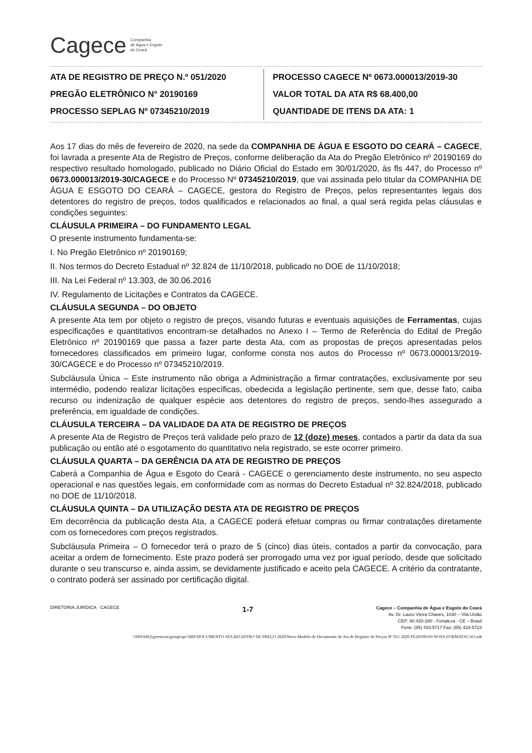Cagece Companhia
de Água e Esgoto
do Ceará
ATA DE REGISTRO DE PREÇO N.º 051/2020
PREGÃO ELETRÔNICO N° 20190169
PROCESSO SEPLAG Nº 07345210/2019
PROCESSO CAGECE Nº 0673.000013/2019-30
VALOR TOTAL DA ATA R$ 68.400,00
QUANTIDADE DE ITENS DA ATA: 1
Aos 17 dias do mês de fevereiro de 2020, na sede da COMPANHIA DE ÁGUA E ESGOTO DO CEARÁ – CAGECE, foi lavrada a presente Ata de Registro de Preços, conforme deliberação da Ata do Pregão Eletrônico nº 20190169 do respectivo resultado homologado, publicado no Diário Oficial do Estado em 30/01/2020, às fls 447, do Processo nº 0673.000013/2019-30/CAGECE e do Processo Nº 07345210/2019, que vai assinada pelo titular da COMPANHIA DE ÁGUA E ESGOTO DO CEARÁ – CAGECE, gestora do Registro de Preços, pelos representantes legais dos detentores do registro de preços, todos qualificados e relacionados ao final, a qual será regida pelas cláusulas e condições seguintes:
CLÁUSULA PRIMEIRA – DO FUNDAMENTO LEGAL
O presente instrumento fundamenta-se:
I. No Pregão Eletrônico nº 20190169;
II. Nos termos do Decreto Estadual nº 32.824 de 11/10/2018, publicado no DOE de 11/10/2018;
III. Na Lei Federal nº 13.303, de 30.06.2016
IV. Regulamento de Licitações e Contratos da CAGECE.
CLÁUSULA SEGUNDA – DO OBJETO
A presente Ata tem por objeto o registro de preços, visando futuras e eventuais aquisições de Ferramentas, cujas especificações e quantitativos encontram-se detalhados no Anexo I – Termo de Referência do Edital de Pregão Eletrônico nº 20190169 que passa a fazer parte desta Ata, com as propostas de preços apresentadas pelos fornecedores classificados em primeiro lugar, conforme consta nos autos do Processo nº 0673.000013/2019-30/CAGECE e do Processo nº 07345210/2019.
Subcláusula Única – Este instrumento não obriga a Administração a firmar contratações, exclusivamente por seu intermédio, podendo realizar licitações específicas, obedecida a legislação pertinente, sem que, desse fato, caiba recurso ou indenização de qualquer espécie aos detentores do registro de preços, sendo-lhes assegurado a preferência, em igualdade de condições.
CLÁUSULA TERCEIRA – DA VALIDADE DA ATA DE REGISTRO DE PREÇOS
A presente Ata de Registro de Preços terá validade pelo prazo de 12 (doze) meses, contados a partir da data da sua publicação ou então até o esgotamento do quantitativo nela registrado, se este ocorrer primeiro.
CLÁUSULA QUARTA – DA GERÊNCIA DA ATA DE REGISTRO DE PREÇOS
Caberá a Companhia de Água e Esgoto do Ceará - CAGECE o gerenciamento deste instrumento, no seu aspecto operacional e nas questões legais, em conformidade com as normas do Decreto Estadual nº 32.824/2018, publicado no DOE de 11/10/2018.
CLÁUSULA QUINTA – DA UTILIZAÇÃO DESTA ATA DE REGISTRO DE PREÇOS
Em decorrência da publicação desta Ata, a CAGECE poderá efetuar compras ou firmar contratações diretamente com os fornecedores com preços registrados.
Subcláusula Primeira – O fornecedor terá o prazo de 5 (cinco) dias úteis, contados a partir da convocação, para aceitar a ordem de fornecimento. Este prazo poderá ser prorrogado uma vez por igual período, desde que solicitado durante o seu transcurso e, ainda assim, se devidamente justificado e aceito pela CAGECE. A critério da contratante, o contrato poderá ser assinado por certificação digital.
DIRETORIA JURÍDICA · CAGECE 1-7
Cagece – Companhia de Água e Esgoto do Ceará
Av. Dr. Lauro Vieira Chaves, 1030 – Vila União
CEP: 60.420-280 - Fortaleza - CE – Brasil
Fone: (85) 433.5717 Fax: (85) 433-5723
\\SRVARQ\gerencias\gesup\spc\SRP\DOCUMENTO ATA REGISTRO DE PREÇO 2020\Novo Modelo de Documento de Ata de Registro de Preços Nº 051 2020 PE20190169 NOVA FORMATACAO.odt